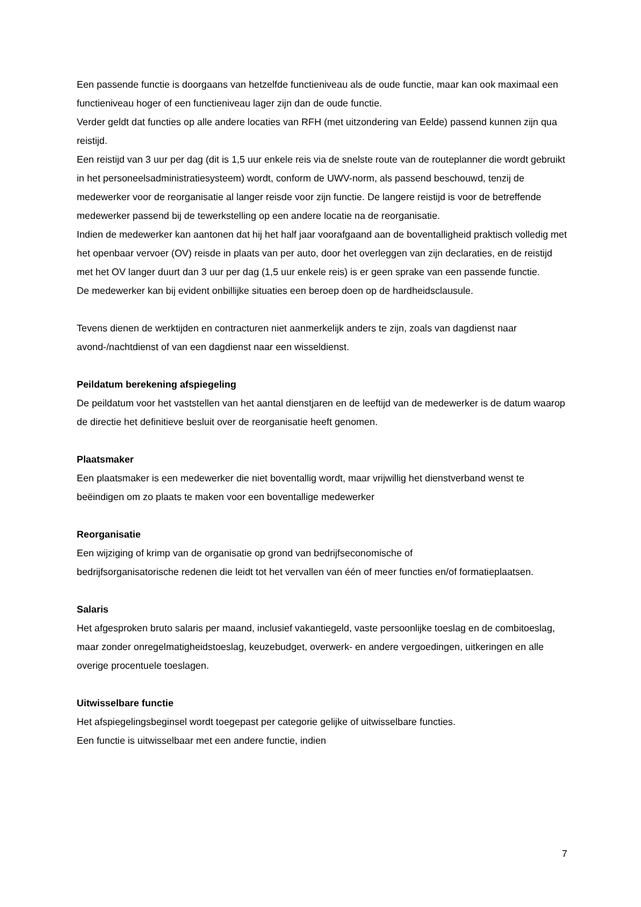Een passende functie is doorgaans van hetzelfde functieniveau als de oude functie, maar kan ook maximaal een functieniveau hoger of een functieniveau lager zijn dan de oude functie.
Verder geldt dat functies op alle andere locaties van RFH (met uitzondering van Eelde) passend kunnen zijn qua reistijd.
Een reistijd van 3 uur per dag (dit is 1,5 uur enkele reis via de snelste route van de routeplanner die wordt gebruikt in het personeelsadministratiesysteem) wordt, conform de UWV-norm, als passend beschouwd, tenzij de medewerker voor de reorganisatie al langer reisde voor zijn functie. De langere reistijd is voor de betreffende medewerker passend bij de tewerkstelling op een andere locatie na de reorganisatie.
Indien de medewerker kan aantonen dat hij het half jaar voorafgaand aan de boventalligheid praktisch volledig met het openbaar vervoer (OV) reisde in plaats van per auto, door het overleggen van zijn declaraties, en de reistijd met het OV langer duurt dan 3 uur per dag (1,5 uur enkele reis) is er geen sprake van een passende functie.
De medewerker kan bij evident onbillijke situaties een beroep doen op de hardheidsclausule.
Tevens dienen de werktijden en contracturen niet aanmerkelijk anders te zijn, zoals van dagdienst naar avond-/nachtdienst of van een dagdienst naar een wisseldienst.
Peildatum berekening afspiegeling
De peildatum voor het vaststellen van het aantal dienstjaren en de leeftijd van de medewerker is de datum waarop de directie het definitieve besluit over de reorganisatie heeft genomen.
Plaatsmaker
Een plaatsmaker is een medewerker die niet boventallig wordt, maar vrijwillig het dienstverband wenst te beëindigen om zo plaats te maken voor een boventallige medewerker
Reorganisatie
Een wijziging of krimp van de organisatie op grond van bedrijfseconomische of
bedrijfsorganisatorische redenen die leidt tot het vervallen van één of meer functies en/of formatieplaatsen.
Salaris
Het afgesproken bruto salaris per maand, inclusief vakantiegeld, vaste persoonlijke toeslag en de combitoeslag, maar zonder onregelmatigheidstoeslag, keuzebudget, overwerk- en andere vergoedingen, uitkeringen en alle overige procentuele toeslagen.
Uitwisselbare functie
Het afspiegelingsbeginsel wordt toegepast per categorie gelijke of uitwisselbare functies.
Een functie is uitwisselbaar met een andere functie, indien
7